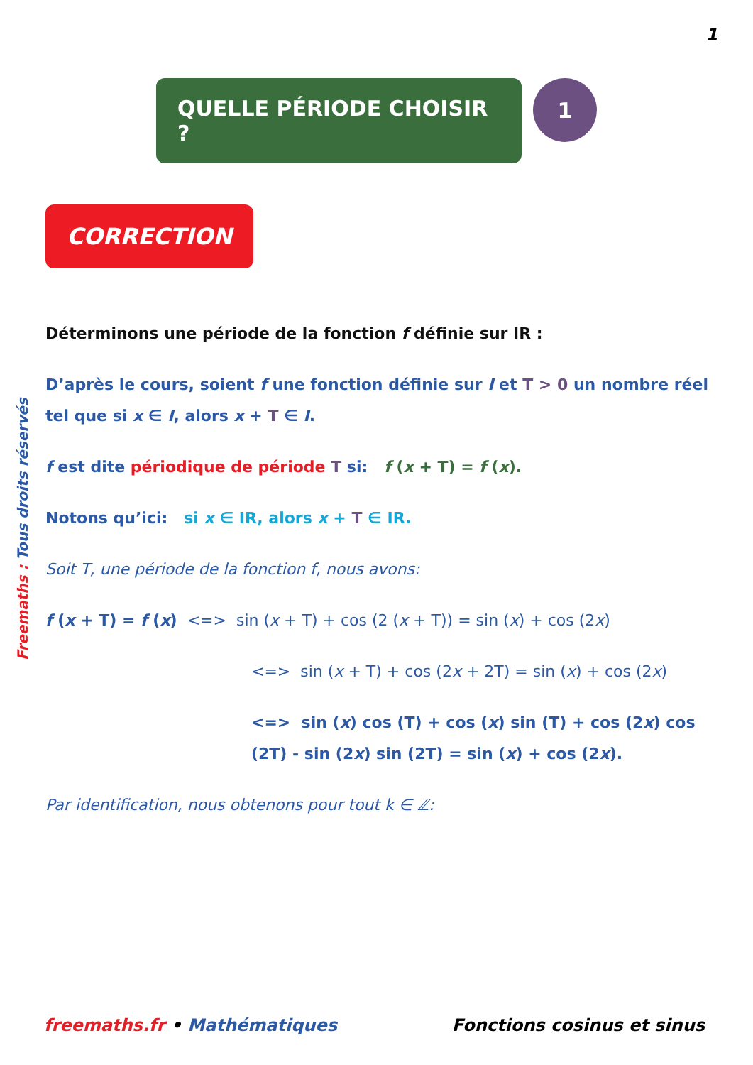1
QUELLE PÉRIODE CHOISIR ?
1
CORRECTION
Freemaths : Tous droits réservés
Déterminons une période de la fonction f définie sur IR :
D’après le cours, soient f une fonction définie sur I et T > 0 un nombre réel tel que si x ∈ I, alors x + T ∈ I.
f est dite périodique de période T si: f (x + T) = f (x).
Notons qu’ici: si x ∈ IR, alors x + T ∈ IR.
Soit T, une période de la fonction f, nous avons:
f (x + T) = f (x) <=> sin (x + T) + cos (2 (x + T)) = sin (x) + cos (2x)
<=> sin (x + T) + cos (2x + 2T) = sin (x) + cos (2x)
<=> sin (x) cos (T) + cos (x) sin (T) + cos (2x) cos (2T) - sin (2x) sin (2T) = sin (x) + cos (2x).
Par identification, nous obtenons pour tout k ∈ ℤ:
freemaths.fr • Mathématiques Fonctions cosinus et sinus